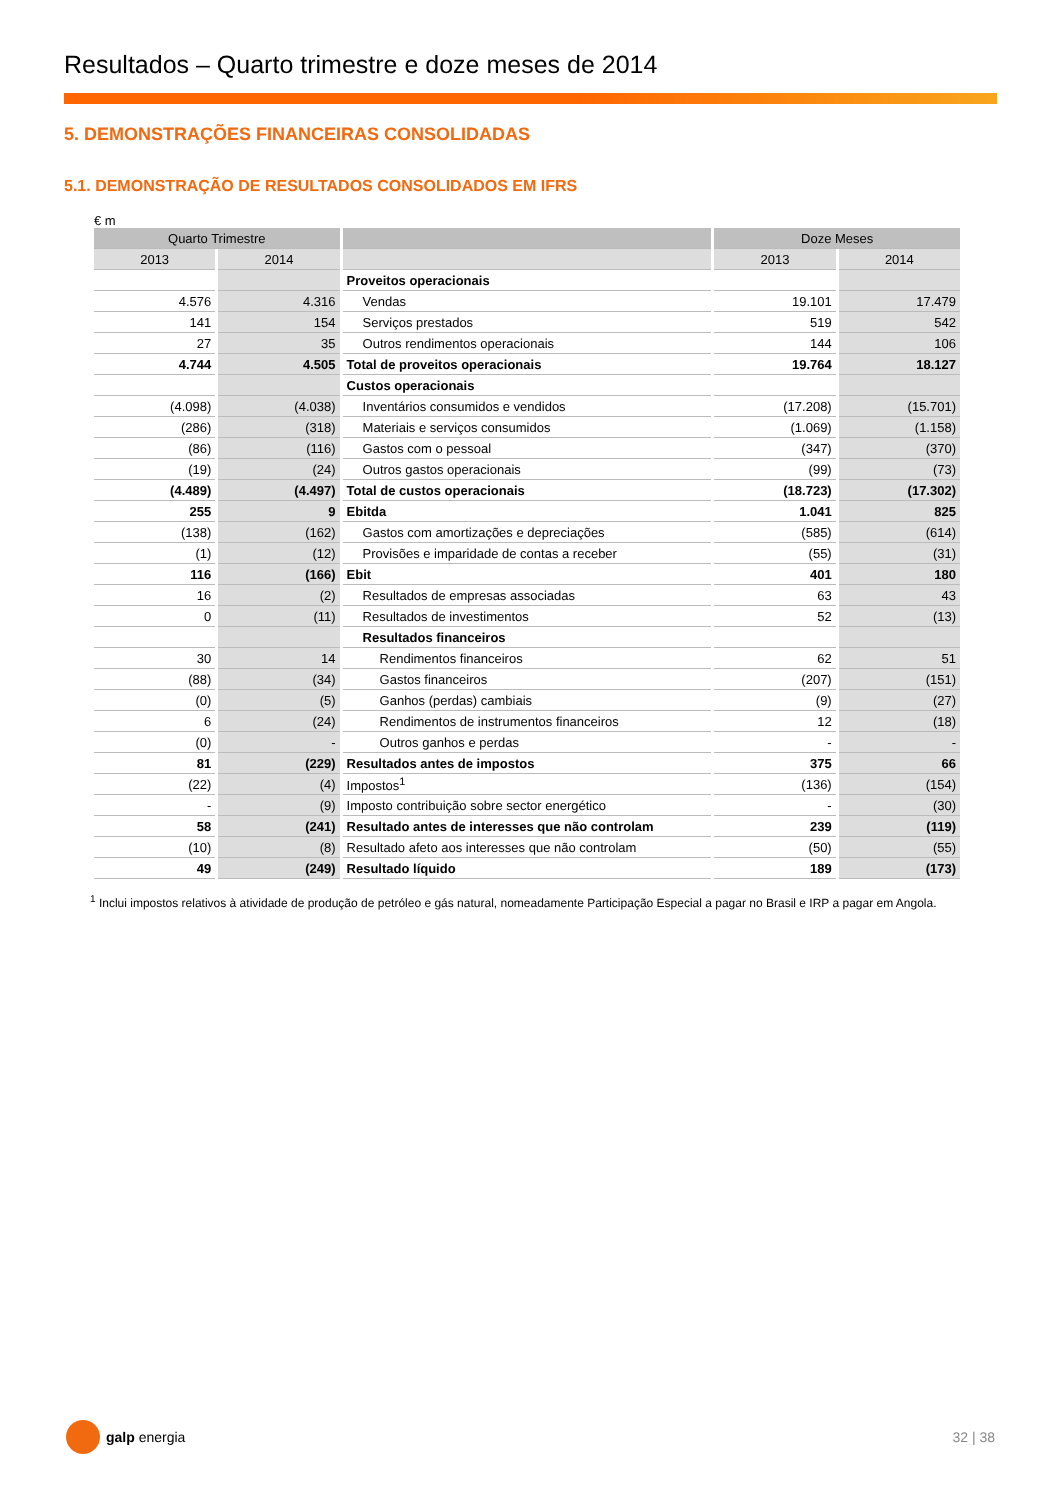Resultados – Quarto trimestre e doze meses de 2014
5. DEMONSTRAÇÕES FINANCEIRAS CONSOLIDADAS
5.1. DEMONSTRAÇÃO DE RESULTADOS CONSOLIDADOS EM IFRS
€ m
| Quarto Trimestre | | | Doze Meses | |
| --- | --- | --- | --- | --- |
| 2013 | 2014 | | 2013 | 2014 |
| | | Proveitos operacionais | | |
| 4.576 | 4.316 | Vendas | 19.101 | 17.479 |
| 141 | 154 | Serviços prestados | 519 | 542 |
| 27 | 35 | Outros rendimentos operacionais | 144 | 106 |
| 4.744 | 4.505 | Total de proveitos operacionais | 19.764 | 18.127 |
| | | Custos operacionais | | |
| (4.098) | (4.038) | Inventários consumidos e vendidos | (17.208) | (15.701) |
| (286) | (318) | Materiais e serviços consumidos | (1.069) | (1.158) |
| (86) | (116) | Gastos com o pessoal | (347) | (370) |
| (19) | (24) | Outros gastos operacionais | (99) | (73) |
| (4.489) | (4.497) | Total de custos operacionais | (18.723) | (17.302) |
| 255 | 9 | Ebitda | 1.041 | 825 |
| (138) | (162) | Gastos com amortizações e depreciações | (585) | (614) |
| (1) | (12) | Provisões e imparidade de contas a receber | (55) | (31) |
| 116 | (166) | Ebit | 401 | 180 |
| 16 | (2) | Resultados de empresas associadas | 63 | 43 |
| 0 | (11) | Resultados de investimentos | 52 | (13) |
| | | Resultados financeiros | | |
| 30 | 14 | Rendimentos financeiros | 62 | 51 |
| (88) | (34) | Gastos financeiros | (207) | (151) |
| (0) | (5) | Ganhos (perdas) cambiais | (9) | (27) |
| 6 | (24) | Rendimentos de instrumentos financeiros | 12 | (18) |
| (0) | - | Outros ganhos e perdas | - | - |
| 81 | (229) | Resultados antes de impostos | 375 | 66 |
| (22) | (4) | Impostos<sup>1</sup> | (136) | (154) |
| - | (9) | Imposto contribuição sobre sector energético | - | (30) |
| 58 | (241) | Resultado antes de interesses que não controlam | 239 | (119) |
| (10) | (8) | Resultado afeto aos interesses que não controlam | (50) | (55) |
| 49 | (249) | Resultado líquido | 189 | (173) |
<sup>1</sup> Inclui impostos relativos à atividade de produção de petróleo e gás natural, nomeadamente Participação Especial a pagar no Brasil e IRP a pagar em Angola.
galp energia 32 | 38